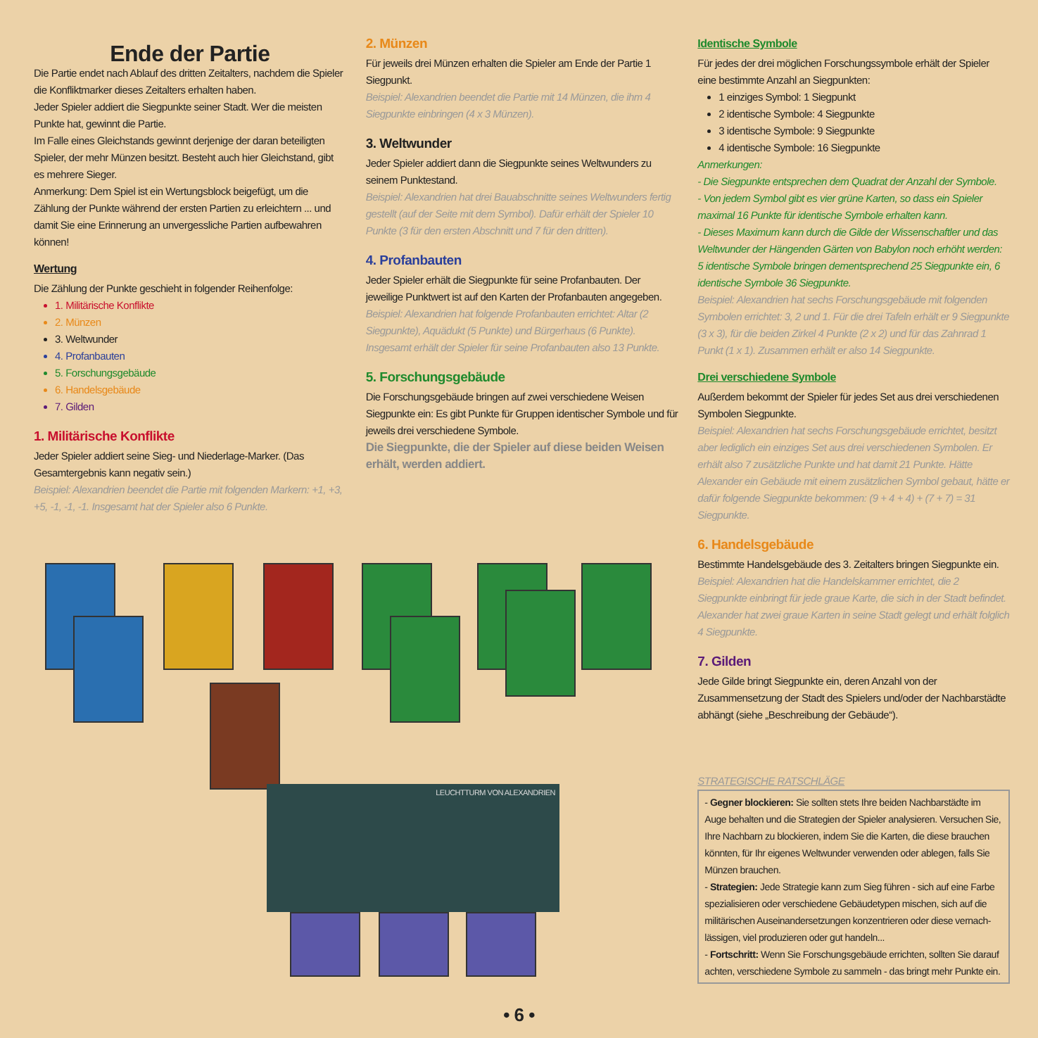Ende der Partie
Die Partie endet nach Ablauf des dritten Zeitalters, nachdem die Spieler die Konfliktmarker dieses Zeitalters erhalten haben.
Jeder Spieler addiert die Siegpunkte seiner Stadt. Wer die meisten Punkte hat, gewinnt die Partie.
Im Falle eines Gleichstands gewinnt derjenige der daran beteiligten Spieler, der mehr Münzen besitzt. Besteht auch hier Gleichstand, gibt es mehrere Sieger.
Anmerkung: Dem Spiel ist ein Wertungsblock beigefügt, um die Zählung der Punkte während der ersten Partien zu erleichtern ... und damit Sie eine Erinnerung an unvergessliche Partien aufbewahren können!
Wertung
Die Zählung der Punkte geschieht in folgender Reihenfolge:
1. Militärische Konflikte
2. Münzen
3. Weltwunder
4. Profanbauten
5. Forschungsgebäude
6. Handelsgebäude
7. Gilden
1. Militärische Konflikte
Jeder Spieler addiert seine Sieg- und Niederlage-Marker. (Das Gesamtergebnis kann negativ sein.)
Beispiel: Alexandrien beendet die Partie mit folgenden Markern: +1, +3, +5, -1, -1, -1. Insgesamt hat der Spieler also 6 Punkte.
2. Münzen
Für jeweils drei Münzen erhalten die Spieler am Ende der Partie 1 Siegpunkt.
Beispiel: Alexandrien beendet die Partie mit 14 Münzen, die ihm 4 Siegpunkte einbringen (4 x 3 Münzen).
3. Weltwunder
Jeder Spieler addiert dann die Siegpunkte seines Weltwunders zu seinem Punktestand.
Beispiel: Alexandrien hat drei Bauabschnitte seines Weltwunders fertig gestellt (auf der Seite mit dem Symbol). Dafür erhält der Spieler 10 Punkte (3 für den ersten Abschnitt und 7 für den dritten).
4. Profanbauten
Jeder Spieler erhält die Siegpunkte für seine Profanbauten. Der jeweilige Punktwert ist auf den Karten der Profanbauten angegeben.
Beispiel: Alexandrien hat folgende Profanbauten errichtet: Altar (2 Siegpunkte), Aquädukt (5 Punkte) und Bürgerhaus (6 Punkte). Insgesamt erhält der Spieler für seine Profanbauten also 13 Punkte.
5. Forschungsgebäude
Die Forschungsgebäude bringen auf zwei verschiedene Weisen Siegpunkte ein: Es gibt Punkte für Gruppen identischer Symbole und für jeweils drei verschiedene Symbole.
Die Siegpunkte, die der Spieler auf diese beiden Weisen erhält, werden addiert.
Identische Symbole
Für jedes der drei möglichen Forschungssymbole erhält der Spieler eine bestimmte Anzahl an Siegpunkten:
1 einziges Symbol: 1 Siegpunkt
2 identische Symbole: 4 Siegpunkte
3 identische Symbole: 9 Siegpunkte
4 identische Symbole: 16 Siegpunkte
Anmerkungen:
- Die Siegpunkte entsprechen dem Quadrat der Anzahl der Symbole.
- Von jedem Symbol gibt es vier grüne Karten, so dass ein Spieler maximal 16 Punkte für identische Symbole erhalten kann.
- Dieses Maximum kann durch die Gilde der Wissenschaftler und das Weltwunder der Hängenden Gärten von Babylon noch erhöht werden: 5 identische Symbole bringen dementsprechend 25 Siegpunkte ein, 6 identische Symbole 36 Siegpunkte.
Beispiel: Alexandrien hat sechs Forschungsgebäude mit folgenden Symbolen errichtet: 3, 2 und 1. Für die drei Tafeln erhält er 9 Siegpunkte (3 x 3), für die beiden Zirkel 4 Punkte (2 x 2) und für das Zahnrad 1 Punkt (1 x 1). Zusammen erhält er also 14 Siegpunkte.
Drei verschiedene Symbole
Außerdem bekommt der Spieler für jedes Set aus drei verschiedenen Symbolen Siegpunkte.
Beispiel: Alexandrien hat sechs Forschungsgebäude errichtet, besitzt aber lediglich ein einziges Set aus drei verschiedenen Symbolen. Er erhält also 7 zusätzliche Punkte und hat damit 21 Punkte. Hätte Alexander ein Gebäude mit einem zusätzlichen Symbol gebaut, hätte er dafür folgende Siegpunkte bekommen: (9 + 4 + 4) + (7 + 7) = 31 Siegpunkte.
6. Handelsgebäude
Bestimmte Handelsgebäude des 3. Zeitalters bringen Siegpunkte ein.
Beispiel: Alexandrien hat die Handelskammer errichtet, die 2 Siegpunkte einbringt für jede graue Karte, die sich in der Stadt befindet. Alexander hat zwei graue Karten in seine Stadt gelegt und erhält folglich 4 Siegpunkte.
7. Gilden
Jede Gilde bringt Siegpunkte ein, deren Anzahl von der Zusammensetzung der Stadt des Spielers und/oder der Nachbarstädte abhängt (siehe „Beschreibung der Gebäude“).
STRATEGISCHE RATSCHLÄGE
- Gegner blockieren: Sie sollten stets Ihre beiden Nachbarstädte im Auge behalten und die Strategien der Spieler analysieren. Versuchen Sie, Ihre Nachbarn zu blockieren, indem Sie die Karten, die diese brauchen könnten, für Ihr eigenes Weltwunder verwenden oder ablegen, falls Sie Münzen brauchen.
- Strategien: Jede Strategie kann zum Sieg führen - sich auf eine Farbe spezialisieren oder verschiedene Gebäudetypen mischen, sich auf die militärischen Auseinandersetzungen konzentrieren oder diese vernach-lässigen, viel produzieren oder gut handeln...
- Fortschritt: Wenn Sie Forschungsgebäude errichten, sollten Sie darauf achten, verschiedene Symbole zu sammeln - das bringt mehr Punkte ein.
LEUCHTTURM VON ALEXANDRIEN
• 6 •